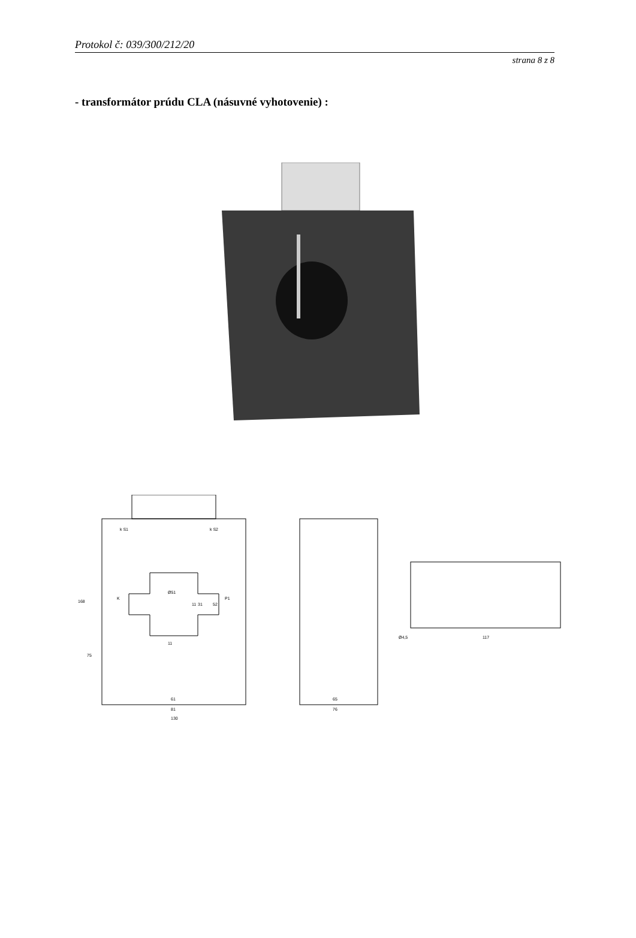Protokol č: 039/300/212/20
strana 8 z 8
- transformátor prúdu CLA (násuvné vyhotovenie) :
130
81
61
76
65
117
Ø4,5
168
75
K
P1
k S1
k S2
11
31
52
11
Ø51